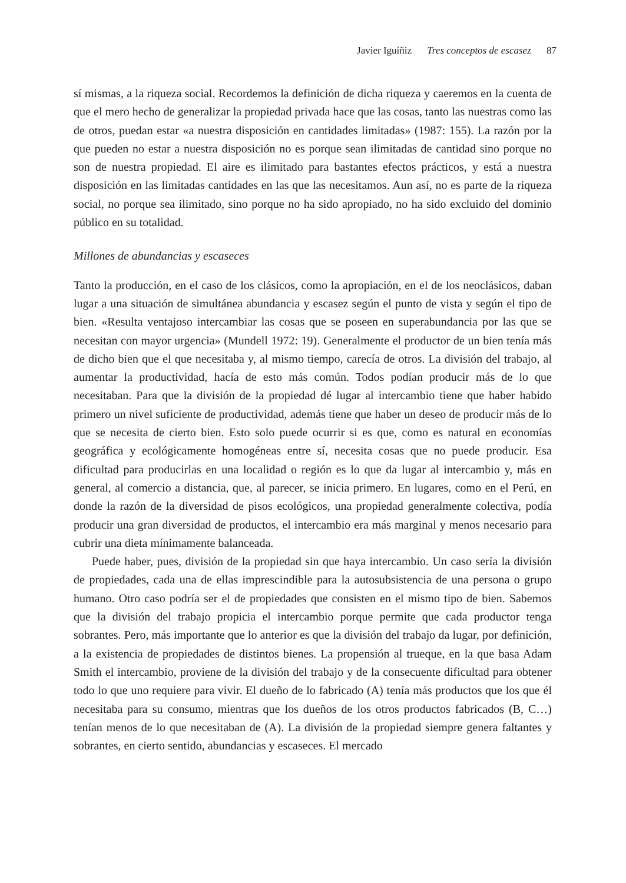Javier Iguíñiz Tres conceptos de escasez 87
sí mismas, a la riqueza social. Recordemos la definición de dicha riqueza y caeremos en la cuenta de que el mero hecho de generalizar la propiedad privada hace que las cosas, tanto las nuestras como las de otros, puedan estar «a nuestra disposición en cantidades limitadas» (1987: 155). La razón por la que pueden no estar a nuestra disposición no es porque sean ilimitadas de cantidad sino porque no son de nuestra propiedad. El aire es ilimitado para bastantes efectos prácticos, y está a nuestra disposición en las limitadas cantidades en las que las necesitamos. Aun así, no es parte de la riqueza social, no porque sea ilimitado, sino porque no ha sido apropiado, no ha sido excluido del dominio público en su totalidad.
Millones de abundancias y escaseces
Tanto la producción, en el caso de los clásicos, como la apropiación, en el de los neoclásicos, daban lugar a una situación de simultánea abundancia y escasez según el punto de vista y según el tipo de bien. «Resulta ventajoso intercambiar las cosas que se poseen en superabundancia por las que se necesitan con mayor urgencia» (Mundell 1972: 19). Generalmente el productor de un bien tenía más de dicho bien que el que necesitaba y, al mismo tiempo, carecía de otros. La división del trabajo, al aumentar la productividad, hacía de esto más común. Todos podían producir más de lo que necesitaban. Para que la división de la propiedad dé lugar al intercambio tiene que haber habido primero un nivel suficiente de productividad, además tiene que haber un deseo de producir más de lo que se necesita de cierto bien. Esto solo puede ocurrir si es que, como es natural en economías geográfica y ecológicamente homogéneas entre sí, necesita cosas que no puede producir. Esa dificultad para producirlas en una localidad o región es lo que da lugar al intercambio y, más en general, al comercio a distancia, que, al parecer, se inicia primero. En lugares, como en el Perú, en donde la razón de la diversidad de pisos ecológicos, una propiedad generalmente colectiva, podía producir una gran diversidad de productos, el intercambio era más marginal y menos necesario para cubrir una dieta mínimamente balanceada.
Puede haber, pues, división de la propiedad sin que haya intercambio. Un caso sería la división de propiedades, cada una de ellas imprescindible para la autosubsistencia de una persona o grupo humano. Otro caso podría ser el de propiedades que consisten en el mismo tipo de bien. Sabemos que la división del trabajo propicia el intercambio porque permite que cada productor tenga sobrantes. Pero, más importante que lo anterior es que la división del trabajo da lugar, por definición, a la existencia de propiedades de distintos bienes. La propensión al trueque, en la que basa Adam Smith el intercambio, proviene de la división del trabajo y de la consecuente dificultad para obtener todo lo que uno requiere para vivir. El dueño de lo fabricado (A) tenía más productos que los que él necesitaba para su consumo, mientras que los dueños de los otros productos fabricados (B, C…) tenían menos de lo que necesitaban de (A). La división de la propiedad siempre genera faltantes y sobrantes, en cierto sentido, abundancias y escaseces. El mercado